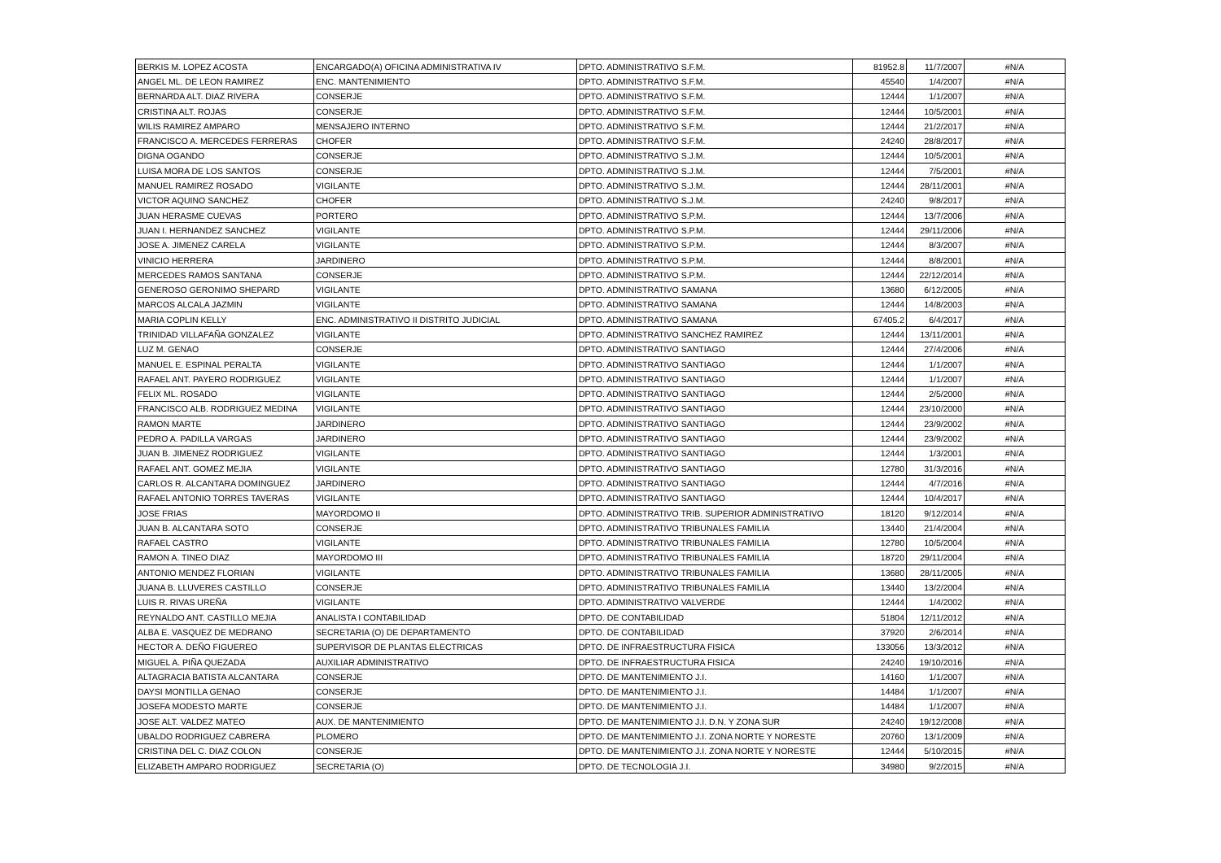| BERKIS M. LOPEZ ACOSTA | ENCARGADO(A) OFICINA ADMINISTRATIVA IV | DPTO. ADMINISTRATIVO S.F.M. | 81952.8 | 11/7/2007 | #N/A |
| ANGEL ML. DE LEON RAMIREZ | ENC. MANTENIMIENTO | DPTO. ADMINISTRATIVO S.F.M. | 45540 | 1/4/2007 | #N/A |
| BERNARDA ALT. DIAZ RIVERA | CONSERJE | DPTO. ADMINISTRATIVO S.F.M. | 12444 | 1/1/2007 | #N/A |
| CRISTINA ALT. ROJAS | CONSERJE | DPTO. ADMINISTRATIVO S.F.M. | 12444 | 10/5/2001 | #N/A |
| WILIS RAMIREZ AMPARO | MENSAJERO INTERNO | DPTO. ADMINISTRATIVO S.F.M. | 12444 | 21/2/2017 | #N/A |
| FRANCISCO A. MERCEDES FERRERAS | CHOFER | DPTO. ADMINISTRATIVO S.F.M. | 24240 | 28/8/2017 | #N/A |
| DIGNA OGANDO | CONSERJE | DPTO. ADMINISTRATIVO S.J.M. | 12444 | 10/5/2001 | #N/A |
| LUISA MORA DE LOS SANTOS | CONSERJE | DPTO. ADMINISTRATIVO S.J.M. | 12444 | 7/5/2001 | #N/A |
| MANUEL RAMIREZ ROSADO | VIGILANTE | DPTO. ADMINISTRATIVO S.J.M. | 12444 | 28/11/2001 | #N/A |
| VICTOR AQUINO SANCHEZ | CHOFER | DPTO. ADMINISTRATIVO S.J.M. | 24240 | 9/8/2017 | #N/A |
| JUAN HERASME CUEVAS | PORTERO | DPTO. ADMINISTRATIVO S.P.M. | 12444 | 13/7/2006 | #N/A |
| JUAN I. HERNANDEZ SANCHEZ | VIGILANTE | DPTO. ADMINISTRATIVO S.P.M. | 12444 | 29/11/2006 | #N/A |
| JOSE A. JIMENEZ CARELA | VIGILANTE | DPTO. ADMINISTRATIVO S.P.M. | 12444 | 8/3/2007 | #N/A |
| VINICIO HERRERA | JARDINERO | DPTO. ADMINISTRATIVO S.P.M. | 12444 | 8/8/2001 | #N/A |
| MERCEDES RAMOS SANTANA | CONSERJE | DPTO. ADMINISTRATIVO S.P.M. | 12444 | 22/12/2014 | #N/A |
| GENEROSO GERONIMO SHEPARD | VIGILANTE | DPTO. ADMINISTRATIVO SAMANA | 13680 | 6/12/2005 | #N/A |
| MARCOS ALCALA JAZMIN | VIGILANTE | DPTO. ADMINISTRATIVO SAMANA | 12444 | 14/8/2003 | #N/A |
| MARIA COPLIN KELLY | ENC. ADMINISTRATIVO II DISTRITO JUDICIAL | DPTO. ADMINISTRATIVO SAMANA | 67405.2 | 6/4/2017 | #N/A |
| TRINIDAD VILLAFAÑA GONZALEZ | VIGILANTE | DPTO. ADMINISTRATIVO SANCHEZ RAMIREZ | 12444 | 13/11/2001 | #N/A |
| LUZ M. GENAO | CONSERJE | DPTO. ADMINISTRATIVO SANTIAGO | 12444 | 27/4/2006 | #N/A |
| MANUEL E. ESPINAL PERALTA | VIGILANTE | DPTO. ADMINISTRATIVO SANTIAGO | 12444 | 1/1/2007 | #N/A |
| RAFAEL ANT. PAYERO RODRIGUEZ | VIGILANTE | DPTO. ADMINISTRATIVO SANTIAGO | 12444 | 1/1/2007 | #N/A |
| FELIX ML. ROSADO | VIGILANTE | DPTO. ADMINISTRATIVO SANTIAGO | 12444 | 2/5/2000 | #N/A |
| FRANCISCO ALB. RODRIGUEZ MEDINA | VIGILANTE | DPTO. ADMINISTRATIVO SANTIAGO | 12444 | 23/10/2000 | #N/A |
| RAMON MARTE | JARDINERO | DPTO. ADMINISTRATIVO SANTIAGO | 12444 | 23/9/2002 | #N/A |
| PEDRO A. PADILLA VARGAS | JARDINERO | DPTO. ADMINISTRATIVO SANTIAGO | 12444 | 23/9/2002 | #N/A |
| JUAN B. JIMENEZ RODRIGUEZ | VIGILANTE | DPTO. ADMINISTRATIVO SANTIAGO | 12444 | 1/3/2001 | #N/A |
| RAFAEL ANT. GOMEZ MEJIA | VIGILANTE | DPTO. ADMINISTRATIVO SANTIAGO | 12780 | 31/3/2016 | #N/A |
| CARLOS R. ALCANTARA DOMINGUEZ | JARDINERO | DPTO. ADMINISTRATIVO SANTIAGO | 12444 | 4/7/2016 | #N/A |
| RAFAEL ANTONIO TORRES TAVERAS | VIGILANTE | DPTO. ADMINISTRATIVO SANTIAGO | 12444 | 10/4/2017 | #N/A |
| JOSE FRIAS | MAYORDOMO II | DPTO. ADMINISTRATIVO TRIB. SUPERIOR ADMINISTRATIVO | 18120 | 9/12/2014 | #N/A |
| JUAN B. ALCANTARA SOTO | CONSERJE | DPTO. ADMINISTRATIVO TRIBUNALES FAMILIA | 13440 | 21/4/2004 | #N/A |
| RAFAEL CASTRO | VIGILANTE | DPTO. ADMINISTRATIVO TRIBUNALES FAMILIA | 12780 | 10/5/2004 | #N/A |
| RAMON A. TINEO DIAZ | MAYORDOMO III | DPTO. ADMINISTRATIVO TRIBUNALES FAMILIA | 18720 | 29/11/2004 | #N/A |
| ANTONIO MENDEZ FLORIAN | VIGILANTE | DPTO. ADMINISTRATIVO TRIBUNALES FAMILIA | 13680 | 28/11/2005 | #N/A |
| JUANA B. LLUVERES CASTILLO | CONSERJE | DPTO. ADMINISTRATIVO TRIBUNALES FAMILIA | 13440 | 13/2/2004 | #N/A |
| LUIS R. RIVAS UREÑA | VIGILANTE | DPTO. ADMINISTRATIVO VALVERDE | 12444 | 1/4/2002 | #N/A |
| REYNALDO ANT. CASTILLO MEJIA | ANALISTA I CONTABILIDAD | DPTO. DE CONTABILIDAD | 51804 | 12/11/2012 | #N/A |
| ALBA E. VASQUEZ DE MEDRANO | SECRETARIA (O) DE DEPARTAMENTO | DPTO. DE CONTABILIDAD | 37920 | 2/6/2014 | #N/A |
| HECTOR A. DEÑO FIGUEREO | SUPERVISOR DE PLANTAS ELECTRICAS | DPTO. DE INFRAESTRUCTURA FISICA | 133056 | 13/3/2012 | #N/A |
| MIGUEL A. PIÑA QUEZADA | AUXILIAR ADMINISTRATIVO | DPTO. DE INFRAESTRUCTURA FISICA | 24240 | 19/10/2016 | #N/A |
| ALTAGRACIA BATISTA ALCANTARA | CONSERJE | DPTO. DE MANTENIMIENTO J.I. | 14160 | 1/1/2007 | #N/A |
| DAYSI MONTILLA GENAO | CONSERJE | DPTO. DE MANTENIMIENTO J.I. | 14484 | 1/1/2007 | #N/A |
| JOSEFA MODESTO MARTE | CONSERJE | DPTO. DE MANTENIMIENTO J.I. | 14484 | 1/1/2007 | #N/A |
| JOSE ALT. VALDEZ MATEO | AUX. DE MANTENIMIENTO | DPTO. DE MANTENIMIENTO J.I. D.N. Y ZONA SUR | 24240 | 19/12/2008 | #N/A |
| UBALDO RODRIGUEZ CABRERA | PLOMERO | DPTO. DE MANTENIMIENTO J.I. ZONA NORTE Y NORESTE | 20760 | 13/1/2009 | #N/A |
| CRISTINA DEL C. DIAZ COLON | CONSERJE | DPTO. DE MANTENIMIENTO J.I. ZONA NORTE Y NORESTE | 12444 | 5/10/2015 | #N/A |
| ELIZABETH AMPARO RODRIGUEZ | SECRETARIA (O) | DPTO. DE TECNOLOGIA J.I. | 34980 | 9/2/2015 | #N/A |